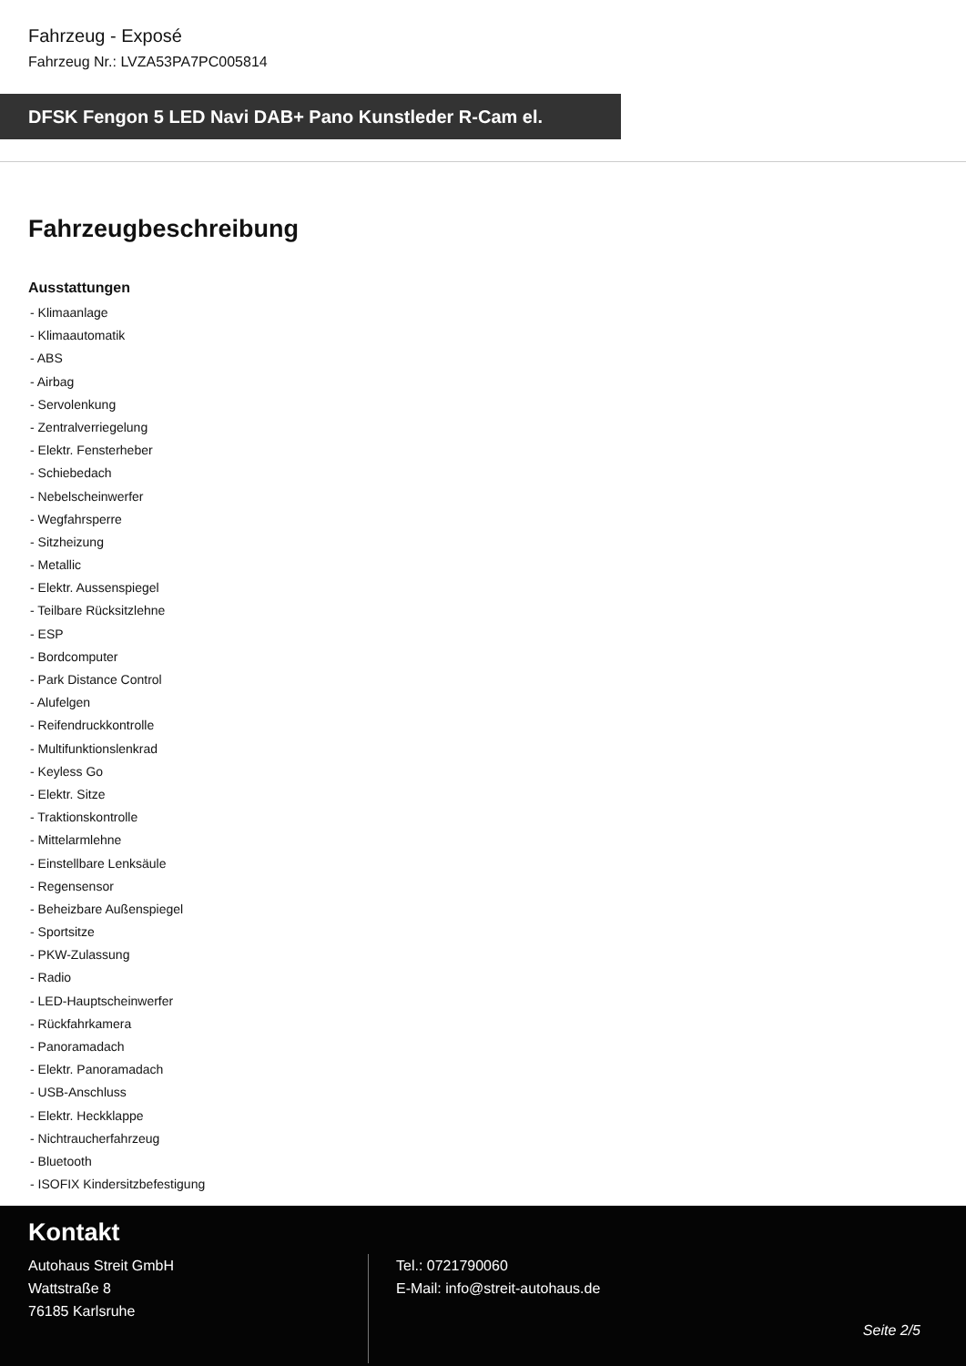Fahrzeug - Exposé
Fahrzeug Nr.: LVZA53PA7PC005814
DFSK Fengon 5 LED Navi DAB+ Pano Kunstleder R-Cam el.
Fahrzeugbeschreibung
Ausstattungen
- Klimaanlage
- Klimaautomatik
- ABS
- Airbag
- Servolenkung
- Zentralverriegelung
- Elektr. Fensterheber
- Schiebedach
- Nebelscheinwerfer
- Wegfahrsperre
- Sitzheizung
- Metallic
- Elektr. Aussenspiegel
- Teilbare Rücksitzlehne
- ESP
- Bordcomputer
- Park Distance Control
- Alufelgen
- Reifendruckkontrolle
- Multifunktionslenkrad
- Keyless Go
- Elektr. Sitze
- Traktionskontrolle
- Mittelarmlehne
- Einstellbare Lenksäule
- Regensensor
- Beheizbare Außenspiegel
- Sportsitze
- PKW-Zulassung
- Radio
- LED-Hauptscheinwerfer
- Rückfahrkamera
- Panoramadach
- Elektr. Panoramadach
- USB-Anschluss
- Elektr. Heckklappe
- Nichtraucherfahrzeug
- Bluetooth
- ISOFIX Kindersitzbefestigung
Kontakt
Autohaus Streit GmbH
Wattstraße 8
76185 Karlsruhe
Tel.: 0721790060
E-Mail: info@streit-autohaus.de
Seite 2/5